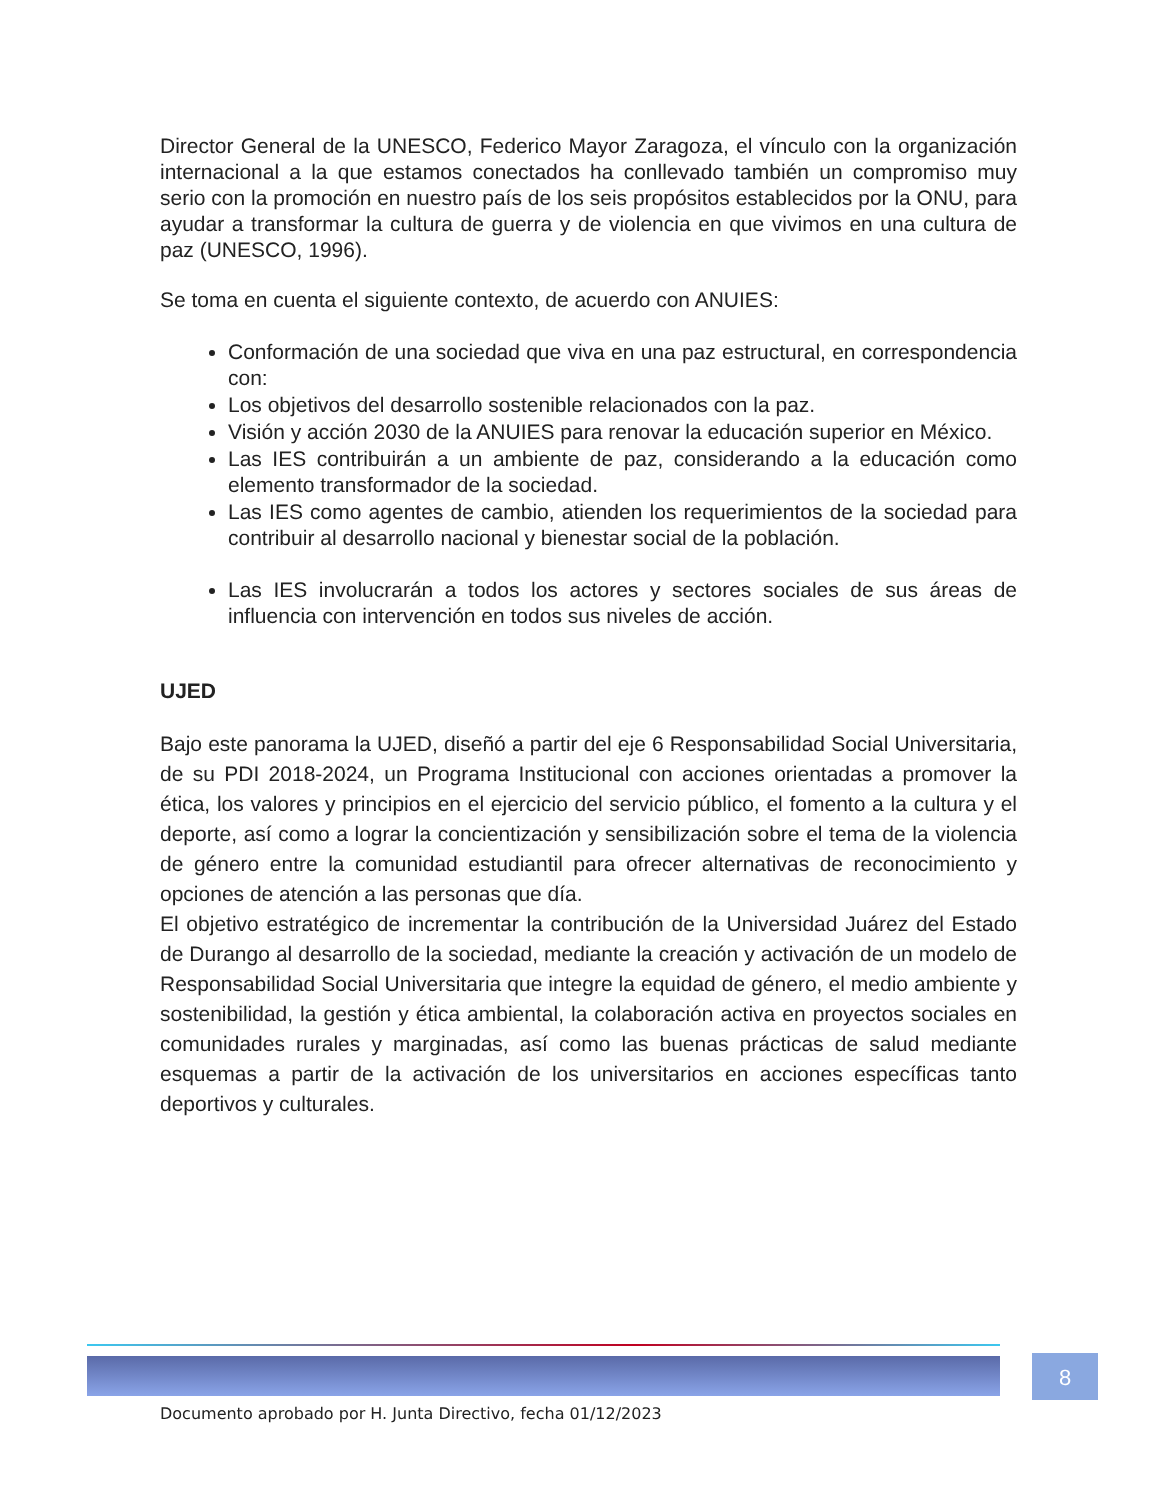Director General de la UNESCO, Federico Mayor Zaragoza, el vínculo con la organización internacional a la que estamos conectados ha conllevado también un compromiso muy serio con la promoción en nuestro país de los seis propósitos establecidos por la ONU, para ayudar a transformar la cultura de guerra y de violencia en que vivimos en una cultura de paz (UNESCO, 1996).
Se toma en cuenta el siguiente contexto, de acuerdo con ANUIES:
Conformación de una sociedad que viva en una paz estructural, en correspondencia con:
Los objetivos del desarrollo sostenible relacionados con la paz.
Visión y acción 2030 de la ANUIES para renovar la educación superior en México.
Las IES contribuirán a un ambiente de paz, considerando a la educación como elemento transformador de la sociedad.
Las IES como agentes de cambio, atienden los requerimientos de la sociedad para contribuir al desarrollo nacional y bienestar social de la población.
Las IES involucrarán a todos los actores y sectores sociales de sus áreas de influencia con intervención en todos sus niveles de acción.
UJED
Bajo este panorama la UJED, diseñó a partir del eje 6 Responsabilidad Social Universitaria, de su PDI 2018-2024, un Programa Institucional con acciones orientadas a promover la ética, los valores y principios en el ejercicio del servicio público, el fomento a la cultura y el deporte, así como a lograr la concientización y sensibilización sobre el tema de la violencia de género entre la comunidad estudiantil para ofrecer alternativas de reconocimiento y opciones de atención a las personas que día.
El objetivo estratégico de incrementar la contribución de la Universidad Juárez del Estado de Durango al desarrollo de la sociedad, mediante la creación y activación de un modelo de Responsabilidad Social Universitaria que integre la equidad de género, el medio ambiente y sostenibilidad, la gestión y ética ambiental, la colaboración activa en proyectos sociales en comunidades rurales y marginadas, así como las buenas prácticas de salud mediante esquemas a partir de la activación de los universitarios en acciones específicas tanto deportivos y culturales.
Documento aprobado por H. Junta Directivo, fecha 01/12/2023 8